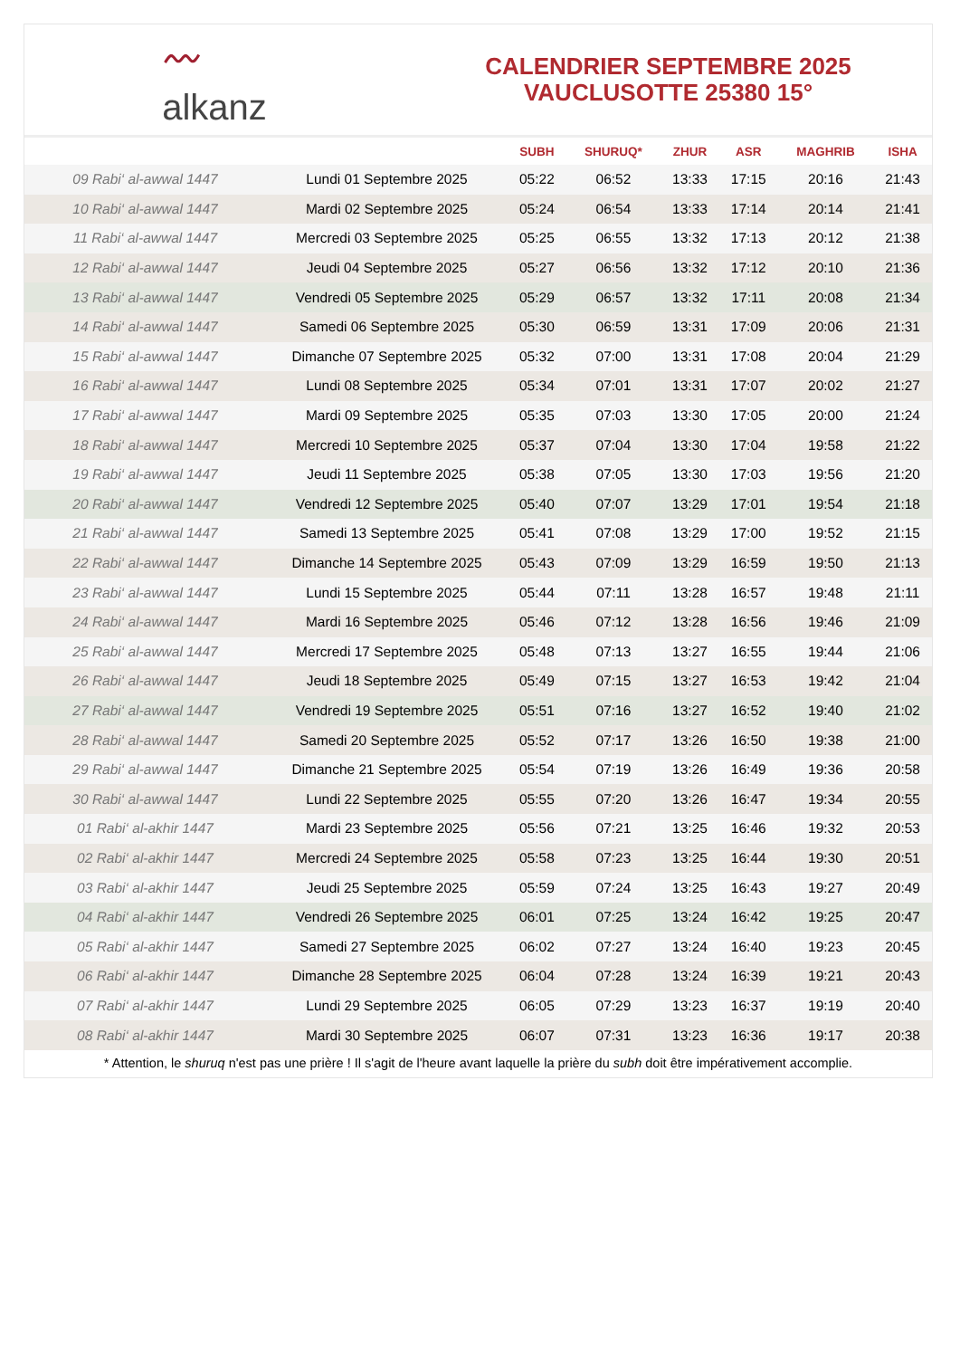〰
alkanz
CALENDRIER SEPTEMBRE 2025
VAUCLUSOTTE 25380 15°
| | | SUBH | SHURUQ* | ZHUR | ASR | MAGHRIB | ISHA |
| --- | --- | --- | --- | --- | --- | --- | --- |
| 09 Rabi‘ al-awwal 1447 | Lundi 01 Septembre 2025 | 05:22 | 06:52 | 13:33 | 17:15 | 20:16 | 21:43 |
| 10 Rabi‘ al-awwal 1447 | Mardi 02 Septembre 2025 | 05:24 | 06:54 | 13:33 | 17:14 | 20:14 | 21:41 |
| 11 Rabi‘ al-awwal 1447 | Mercredi 03 Septembre 2025 | 05:25 | 06:55 | 13:32 | 17:13 | 20:12 | 21:38 |
| 12 Rabi‘ al-awwal 1447 | Jeudi 04 Septembre 2025 | 05:27 | 06:56 | 13:32 | 17:12 | 20:10 | 21:36 |
| 13 Rabi‘ al-awwal 1447 | Vendredi 05 Septembre 2025 | 05:29 | 06:57 | 13:32 | 17:11 | 20:08 | 21:34 |
| 14 Rabi‘ al-awwal 1447 | Samedi 06 Septembre 2025 | 05:30 | 06:59 | 13:31 | 17:09 | 20:06 | 21:31 |
| 15 Rabi‘ al-awwal 1447 | Dimanche 07 Septembre 2025 | 05:32 | 07:00 | 13:31 | 17:08 | 20:04 | 21:29 |
| 16 Rabi‘ al-awwal 1447 | Lundi 08 Septembre 2025 | 05:34 | 07:01 | 13:31 | 17:07 | 20:02 | 21:27 |
| 17 Rabi‘ al-awwal 1447 | Mardi 09 Septembre 2025 | 05:35 | 07:03 | 13:30 | 17:05 | 20:00 | 21:24 |
| 18 Rabi‘ al-awwal 1447 | Mercredi 10 Septembre 2025 | 05:37 | 07:04 | 13:30 | 17:04 | 19:58 | 21:22 |
| 19 Rabi‘ al-awwal 1447 | Jeudi 11 Septembre 2025 | 05:38 | 07:05 | 13:30 | 17:03 | 19:56 | 21:20 |
| 20 Rabi‘ al-awwal 1447 | Vendredi 12 Septembre 2025 | 05:40 | 07:07 | 13:29 | 17:01 | 19:54 | 21:18 |
| 21 Rabi‘ al-awwal 1447 | Samedi 13 Septembre 2025 | 05:41 | 07:08 | 13:29 | 17:00 | 19:52 | 21:15 |
| 22 Rabi‘ al-awwal 1447 | Dimanche 14 Septembre 2025 | 05:43 | 07:09 | 13:29 | 16:59 | 19:50 | 21:13 |
| 23 Rabi‘ al-awwal 1447 | Lundi 15 Septembre 2025 | 05:44 | 07:11 | 13:28 | 16:57 | 19:48 | 21:11 |
| 24 Rabi‘ al-awwal 1447 | Mardi 16 Septembre 2025 | 05:46 | 07:12 | 13:28 | 16:56 | 19:46 | 21:09 |
| 25 Rabi‘ al-awwal 1447 | Mercredi 17 Septembre 2025 | 05:48 | 07:13 | 13:27 | 16:55 | 19:44 | 21:06 |
| 26 Rabi‘ al-awwal 1447 | Jeudi 18 Septembre 2025 | 05:49 | 07:15 | 13:27 | 16:53 | 19:42 | 21:04 |
| 27 Rabi‘ al-awwal 1447 | Vendredi 19 Septembre 2025 | 05:51 | 07:16 | 13:27 | 16:52 | 19:40 | 21:02 |
| 28 Rabi‘ al-awwal 1447 | Samedi 20 Septembre 2025 | 05:52 | 07:17 | 13:26 | 16:50 | 19:38 | 21:00 |
| 29 Rabi‘ al-awwal 1447 | Dimanche 21 Septembre 2025 | 05:54 | 07:19 | 13:26 | 16:49 | 19:36 | 20:58 |
| 30 Rabi‘ al-awwal 1447 | Lundi 22 Septembre 2025 | 05:55 | 07:20 | 13:26 | 16:47 | 19:34 | 20:55 |
| 01 Rabi‘ al-akhir 1447 | Mardi 23 Septembre 2025 | 05:56 | 07:21 | 13:25 | 16:46 | 19:32 | 20:53 |
| 02 Rabi‘ al-akhir 1447 | Mercredi 24 Septembre 2025 | 05:58 | 07:23 | 13:25 | 16:44 | 19:30 | 20:51 |
| 03 Rabi‘ al-akhir 1447 | Jeudi 25 Septembre 2025 | 05:59 | 07:24 | 13:25 | 16:43 | 19:27 | 20:49 |
| 04 Rabi‘ al-akhir 1447 | Vendredi 26 Septembre 2025 | 06:01 | 07:25 | 13:24 | 16:42 | 19:25 | 20:47 |
| 05 Rabi‘ al-akhir 1447 | Samedi 27 Septembre 2025 | 06:02 | 07:27 | 13:24 | 16:40 | 19:23 | 20:45 |
| 06 Rabi‘ al-akhir 1447 | Dimanche 28 Septembre 2025 | 06:04 | 07:28 | 13:24 | 16:39 | 19:21 | 20:43 |
| 07 Rabi‘ al-akhir 1447 | Lundi 29 Septembre 2025 | 06:05 | 07:29 | 13:23 | 16:37 | 19:19 | 20:40 |
| 08 Rabi‘ al-akhir 1447 | Mardi 30 Septembre 2025 | 06:07 | 07:31 | 13:23 | 16:36 | 19:17 | 20:38 |
* Attention, le shuruq n'est pas une prière ! Il s'agit de l'heure avant laquelle la prière du subh doit être impérativement accomplie.